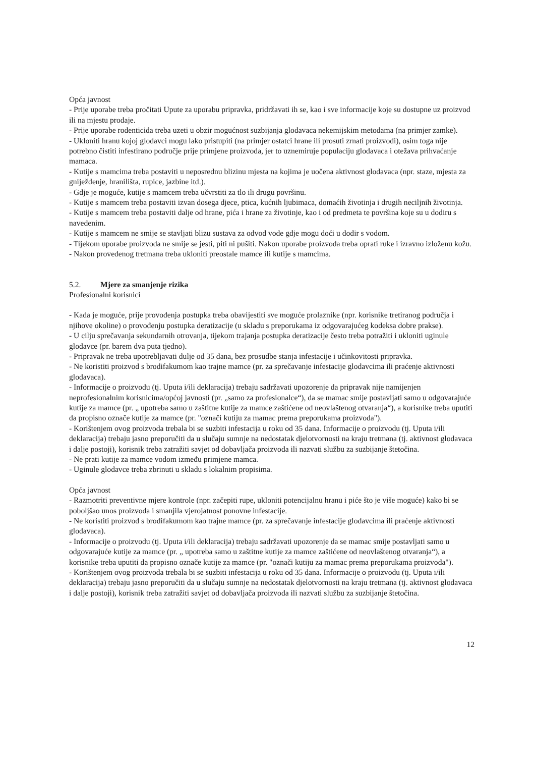Opća javnost
- Prije uporabe treba pročitati Upute za uporabu pripravka, pridržavati ih se, kao i sve informacije koje su dostupne uz proizvod ili na mjestu prodaje.
- Prije uporabe rodenticida treba uzeti u obzir mogućnost suzbijanja glodavaca nekemijskim metodama (na primjer zamke).
- Ukloniti hranu kojoj glodavci mogu lako pristupiti (na primjer ostatci hrane ili prosuti zrnati proizvodi), osim toga nije potrebno čistiti infestirano područje prije primjene proizvoda, jer to uznemiruje populaciju glodavaca i otežava prihvaćanje mamaca.
- Kutije s mamcima treba postaviti u neposrednu blizinu mjesta na kojima je uočena aktivnost glodavaca (npr. staze, mjesta za gniježđenje, hranilišta, rupice, jazbine itd.).
- Gdje je moguće, kutije s mamcem treba učvrstiti za tlo ili drugu površinu.
- Kutije s mamcem treba postaviti izvan dosega djece, ptica, kućnih ljubimaca, domaćih životinja i drugih neciljnih životinja.
- Kutije s mamcem treba postaviti dalje od hrane, pića i hrane za životinje, kao i od predmeta te površina koje su u dodiru s navedenim.
- Kutije s mamcem ne smije se stavljati blizu sustava za odvod vode gdje mogu doći u dodir s vodom.
- Tijekom uporabe proizvoda ne smije se jesti, piti ni pušiti. Nakon uporabe proizvoda treba oprati ruke i izravno izloženu kožu.
- Nakon provedenog tretmana treba ukloniti preostale mamce ili kutije s mamcima.
5.2. Mjere za smanjenje rizika
Profesionalni korisnici
- Kada je moguće, prije provođenja postupka treba obavijestiti sve moguće prolaznike (npr. korisnike tretiranog područja i njihove okoline) o provođenju postupka deratizacije (u skladu s preporukama iz odgovarajućeg kodeksa dobre prakse).
- U cilju sprečavanja sekundarnih otrovanja, tijekom trajanja postupka deratizacije često treba potražiti i ukloniti uginule glodavce (pr. barem dva puta tjedno).
- Pripravak ne treba upotrebljavati dulje od 35 dana, bez prosudbe stanja infestacije i učinkovitosti pripravka.
- Ne koristiti proizvod s brodifakumom kao trajne mamce (pr. za sprečavanje infestacije glodavcima ili praćenje aktivnosti glodavaca).
- Informacije o proizvodu (tj. Uputa i/ili deklaracija) trebaju sadržavati upozorenje da pripravak nije namijenjen neprofesionalnim korisnicima/općoj javnosti (pr. „samo za profesionalce“), da se mamac smije postavljati samo u odgovarajuće kutije za mamce (pr. „ upotreba samo u zaštitne kutije za mamce zaštićene od neovlaštenog otvaranja“), a korisnike treba uputiti da propisno označe kutije za mamce (pr. "označi kutiju za mamac prema preporukama proizvoda").
- Korištenjem ovog proizvoda trebala bi se suzbiti infestacija u roku od 35 dana. Informacije o proizvodu (tj. Uputa i/ili deklaracija) trebaju jasno preporučiti da u slučaju sumnje na nedostatak djelotvornosti na kraju tretmana (tj. aktivnost glodavaca i dalje postoji), korisnik treba zatražiti savjet od dobavljača proizvoda ili nazvati službu za suzbijanje štetočina.
- Ne prati kutije za mamce vodom između primjene mamca.
- Uginule glodavce treba zbrinuti u skladu s lokalnim propisima.
Opća javnost
- Razmotriti preventivne mjere kontrole (npr. začepiti rupe, ukloniti potencijalnu hranu i piće što je više moguće) kako bi se poboljšao unos proizvoda i smanjila vjerojatnost ponovne infestacije.
- Ne koristiti proizvod s brodifakumom kao trajne mamce (pr. za sprečavanje infestacije glodavcima ili praćenje aktivnosti glodavaca).
- Informacije o proizvodu (tj. Uputa i/ili deklaracija) trebaju sadržavati upozorenje da se mamac smije postavljati samo u odgovarajuće kutije za mamce (pr. „ upotreba samo u zaštitne kutije za mamce zaštićene od neovlaštenog otvaranja“), a korisnike treba uputiti da propisno označe kutije za mamce (pr. "označi kutiju za mamac prema preporukama proizvoda").
- Korištenjem ovog proizvoda trebala bi se suzbiti infestacija u roku od 35 dana. Informacije o proizvodu (tj. Uputa i/ili deklaracija) trebaju jasno preporučiti da u slučaju sumnje na nedostatak djelotvornosti na kraju tretmana (tj. aktivnost glodavaca i dalje postoji), korisnik treba zatražiti savjet od dobavljača proizvoda ili nazvati službu za suzbijanje štetočina.
12